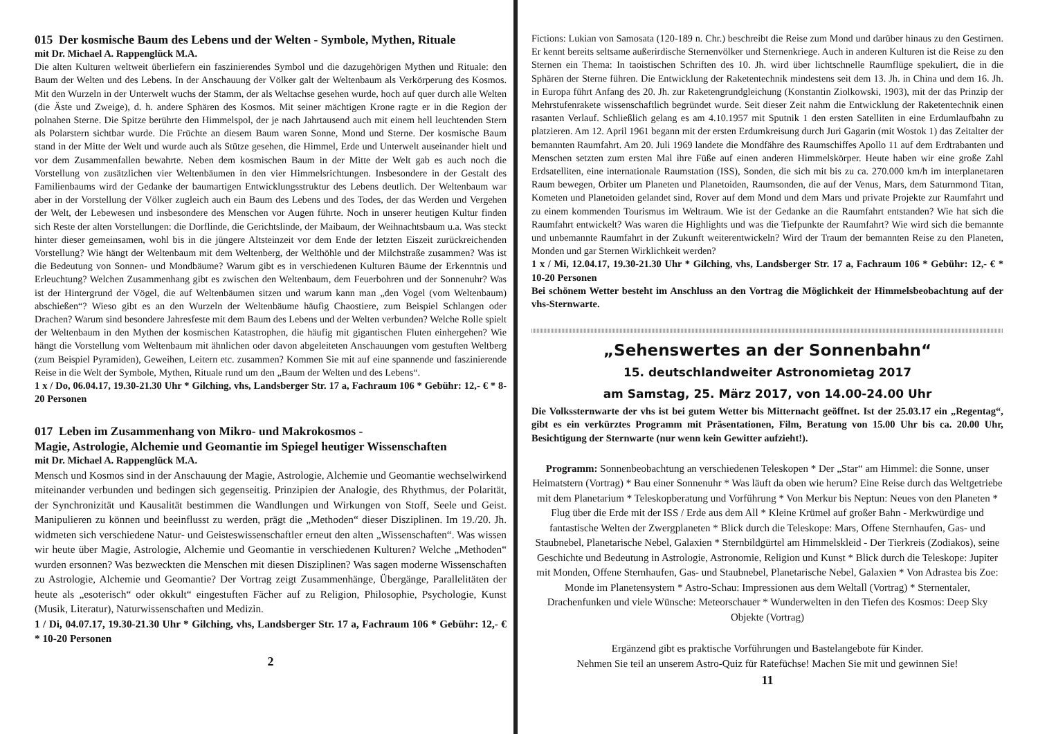015 Der kosmische Baum des Lebens und der Welten - Symbole, Mythen, Rituale
mit Dr. Michael A. Rappenglück M.A.
Die alten Kulturen weltweit überliefern ein faszinierendes Symbol und die dazugehörigen Mythen und Rituale: den Baum der Welten und des Lebens. In der Anschauung der Völker galt der Weltenbaum als Verkörperung des Kosmos. Mit den Wurzeln in der Unterwelt wuchs der Stamm, der als Weltachse gesehen wurde, hoch auf quer durch alle Welten (die Äste und Zweige), d. h. andere Sphären des Kosmos. Mit seiner mächtigen Krone ragte er in die Region der polnahen Sterne. Die Spitze berührte den Himmelspol, der je nach Jahrtausend auch mit einem hell leuchtenden Stern als Polarstern sichtbar wurde. Die Früchte an diesem Baum waren Sonne, Mond und Sterne. Der kosmische Baum stand in der Mitte der Welt und wurde auch als Stütze gesehen, die Himmel, Erde und Unterwelt auseinander hielt und vor dem Zusammenfallen bewahrte. Neben dem kosmischen Baum in der Mitte der Welt gab es auch noch die Vorstellung von zusätzlichen vier Weltenbäumen in den vier Himmelsrichtungen. Insbesondere in der Gestalt des Familienbaums wird der Gedanke der baumartigen Entwicklungsstruktur des Lebens deutlich. Der Weltenbaum war aber in der Vorstellung der Völker zugleich auch ein Baum des Lebens und des Todes, der das Werden und Vergehen der Welt, der Lebewesen und insbesondere des Menschen vor Augen führte. Noch in unserer heutigen Kultur finden sich Reste der alten Vorstellungen: die Dorflinde, die Gerichtslinde, der Maibaum, der Weihnachtsbaum u.a. Was steckt hinter dieser gemeinsamen, wohl bis in die jüngere Altsteinzeit vor dem Ende der letzten Eiszeit zurückreichenden Vorstellung? Wie hängt der Weltenbaum mit dem Weltenberg, der Welthöhle und der Milchstraße zusammen? Was ist die Bedeutung von Sonnen- und Mondbäume? Warum gibt es in verschiedenen Kulturen Bäume der Erkenntnis und Erleuchtung? Welchen Zusammenhang gibt es zwischen den Weltenbaum, dem Feuerbohren und der Sonnenuhr? Was ist der Hintergrund der Vögel, die auf Weltenbäumen sitzen und warum kann man „den Vogel (vom Weltenbaum) abschießen“? Wieso gibt es an den Wurzeln der Weltenbäume häufig Chaostiere, zum Beispiel Schlangen oder Drachen? Warum sind besondere Jahresfeste mit dem Baum des Lebens und der Welten verbunden? Welche Rolle spielt der Weltenbaum in den Mythen der kosmischen Katastrophen, die häufig mit gigantischen Fluten einhergehen? Wie hängt die Vorstellung vom Weltenbaum mit ähnlichen oder davon abgeleiteten Anschauungen vom gestuften Weltberg (zum Beispiel Pyramiden), Geweihen, Leitern etc. zusammen? Kommen Sie mit auf eine spannende und faszinierende Reise in die Welt der Symbole, Mythen, Rituale rund um den „Baum der Welten und des Lebens“.
1 x / Do, 06.04.17, 19.30-21.30 Uhr * Gilching, vhs, Landsberger Str. 17 a, Fachraum 106 * Gebühr: 12,- € * 8-20 Personen
017 Leben im Zusammenhang von Mikro- und Makrokosmos -
Magie, Astrologie, Alchemie und Geomantie im Spiegel heutiger Wissenschaften
mit Dr. Michael A. Rappenglück M.A.
Mensch und Kosmos sind in der Anschauung der Magie, Astrologie, Alchemie und Geomantie wechselwirkend miteinander verbunden und bedingen sich gegenseitig. Prinzipien der Analogie, des Rhythmus, der Polarität, der Synchronizität und Kausalität bestimmen die Wandlungen und Wirkungen von Stoff, Seele und Geist. Manipulieren zu können und beeinflusst zu werden, prägt die „Methoden“ dieser Disziplinen. Im 19./20. Jh. widmeten sich verschiedene Natur- und Geisteswissenschaftler erneut den alten „Wissenschaften“. Was wissen wir heute über Magie, Astrologie, Alchemie und Geomantie in verschiedenen Kulturen? Welche „Methoden“ wurden ersonnen? Was bezweckten die Menschen mit diesen Disziplinen? Was sagen moderne Wissenschaften zu Astrologie, Alchemie und Geomantie? Der Vortrag zeigt Zusammenhänge, Übergänge, Parallelitäten der heute als „esoterisch“ oder okkult“ eingestuften Fächer auf zu Religion, Philosophie, Psychologie, Kunst (Musik, Literatur), Naturwissenschaften und Medizin.
1 / Di, 04.07.17, 19.30-21.30 Uhr * Gilching, vhs, Landsberger Str. 17 a, Fachraum 106 * Gebühr: 12,- € * 10-20 Personen
2
Fictions: Lukian von Samosata (120-189 n. Chr.) beschreibt die Reise zum Mond und darüber hinaus zu den Gestirnen. Er kennt bereits seltsame außerirdische Sternenvölker und Sternenkriege. Auch in anderen Kulturen ist die Reise zu den Sternen ein Thema: In taoistischen Schriften des 10. Jh. wird über lichtschnelle Raumflüge spekuliert, die in die Sphären der Sterne führen. Die Entwicklung der Raketentechnik mindestens seit dem 13. Jh. in China und dem 16. Jh. in Europa führt Anfang des 20. Jh. zur Raketengrundgleichung (Konstantin Ziolkowski, 1903), mit der das Prinzip der Mehrstufenrakete wissenschaftlich begründet wurde. Seit dieser Zeit nahm die Entwicklung der Raketentechnik einen rasanten Verlauf. Schließlich gelang es am 4.10.1957 mit Sputnik 1 den ersten Satelliten in eine Erdumlaufbahn zu platzieren. Am 12. April 1961 begann mit der ersten Erdumkreisung durch Juri Gagarin (mit Wostok 1) das Zeitalter der bemannten Raumfahrt. Am 20. Juli 1969 landete die Mondfähre des Raumschiffes Apollo 11 auf dem Erdtrabanten und Menschen setzten zum ersten Mal ihre Füße auf einen anderen Himmelskörper. Heute haben wir eine große Zahl Erdsatelliten, eine internationale Raumstation (ISS), Sonden, die sich mit bis zu ca. 270.000 km/h im interplanetaren Raum bewegen, Orbiter um Planeten und Planetoiden, Raumsonden, die auf der Venus, Mars, dem Saturnmond Titan, Kometen und Planetoiden gelandet sind, Rover auf dem Mond und dem Mars und private Projekte zur Raumfahrt und zu einem kommenden Tourismus im Weltraum. Wie ist der Gedanke an die Raumfahrt entstanden? Wie hat sich die Raumfahrt entwickelt? Was waren die Highlights und was die Tiefpunkte der Raumfahrt? Wie wird sich die bemannte und unbemannte Raumfahrt in der Zukunft weiterentwickeln? Wird der Traum der bemannten Reise zu den Planeten, Monden und gar Sternen Wirklichkeit werden?
1 x / Mi, 12.04.17, 19.30-21.30 Uhr * Gilching, vhs, Landsberger Str. 17 a, Fachraum 106 * Gebühr: 12,- € * 10-20 Personen
Bei schönem Wetter besteht im Anschluss an den Vortrag die Möglichkeit der Himmelsbeobachtung auf der vhs-Sternwarte.
„Sehenswertes an der Sonnenbahn“
15. deutschlandweiter Astronomietag 2017
am Samstag, 25. März 2017, von 14.00-24.00 Uhr
Die Volkssternwarte der vhs ist bei gutem Wetter bis Mitternacht geöffnet. Ist der 25.03.17 ein „Regentag“, gibt es ein verkürztes Programm mit Präsentationen, Film, Beratung von 15.00 Uhr bis ca. 20.00 Uhr, Besichtigung der Sternwarte (nur wenn kein Gewitter aufzieht!).
Programm: Sonnenbeobachtung an verschiedenen Teleskopen * Der „Star“ am Himmel: die Sonne, unser Heimatstern (Vortrag) * Bau einer Sonnenuhr * Was läuft da oben wie herum? Eine Reise durch das Weltgetriebe mit dem Planetarium * Teleskopberatung und Vorführung * Von Merkur bis Neptun: Neues von den Planeten * Flug über die Erde mit der ISS / Erde aus dem All * Kleine Krümel auf großer Bahn - Merkwürdige und fantastische Welten der Zwergplaneten * Blick durch die Teleskope: Mars, Offene Sternhaufen, Gas- und Staubnebel, Planetarische Nebel, Galaxien * Sternbildgürtel am Himmelskleid - Der Tierkreis (Zodiakos), seine Geschichte und Bedeutung in Astrologie, Astronomie, Religion und Kunst * Blick durch die Teleskope: Jupiter mit Monden, Offene Sternhaufen, Gas- und Staubnebel, Planetarische Nebel, Galaxien * Von Adrastea bis Zoe: Monde im Planetensystem * Astro-Schau: Impressionen aus dem Weltall (Vortrag) * Sternentaler, Drachenfunken und viele Wünsche: Meteorschauer * Wunderwelten in den Tiefen des Kosmos: Deep Sky Objekte (Vortrag)
Ergänzend gibt es praktische Vorführungen und Bastelangebote für Kinder.
Nehmen Sie teil an unserem Astro-Quiz für Ratefüchse! Machen Sie mit und gewinnen Sie!
11